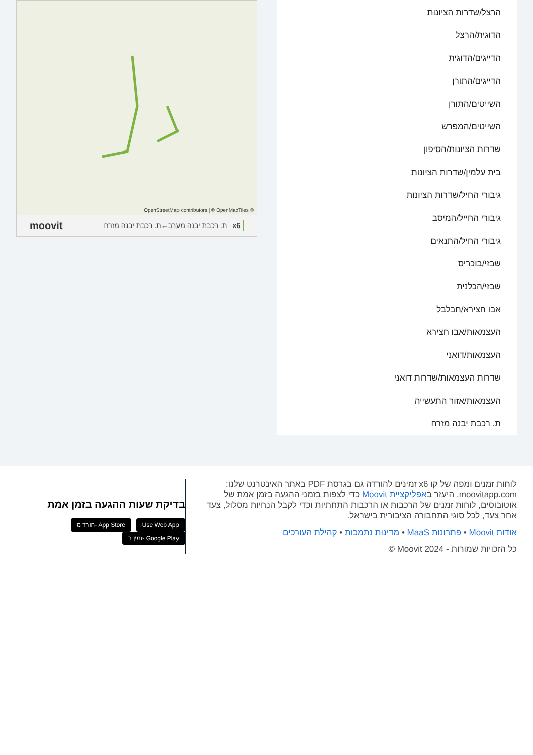הרצל/שדרות הציונות
הדוגית/הרצל
הדייגים/הדוגית
הדייגים/התורן
השייטים/התורן
השייטים/המפרש
שדרות הציונות/הסיפון
בית עלמין/שדרות הציונות
גיבורי החיל/שדרות הציונות
גיבורי החייל/המיסב
גיבורי החיל/התנאים
שבזי/בוכריס
שבזי/הכלנית
אבו חצירא/חבלבל
העצמאות/אבו חצירא
העצמאות/דואני
שדרות העצמאות/שדרות דואני
העצמאות/אזור התעשייה
ת. רכבת יבנה מזרח
OpenStreetMap contributors | © OpenMapTiles ©
x6 ת. רכבת יבנה מערב←ת. רכבת יבנה מזרח moovit
לוחות זמנים ומפה של קו x6 זמינים להורדה גם בגרסת PDF באתר האינטרנט שלנו: moovitapp.com. היעזר באפליקציית Moovit כדי לצפות בזמני ההגעה בזמן אמת של אוטובוסים, לוחות זמנים של הרכבות או הרכבות התחתיות וכדי לקבל הנחיות מסלול, צעד אחר צעד, לכל סוגי התחבורה הציבורית בישראל.
אודות Moovit • פתרונות MaaS • מדינות נתמכות • קהילת העורכים
כל הזכויות שמורות - Moovit 2024 ©
בדיקת שעות ההגעה בזמן אמת
Use Web App הורד מ- App Store זמין ב- Google Play